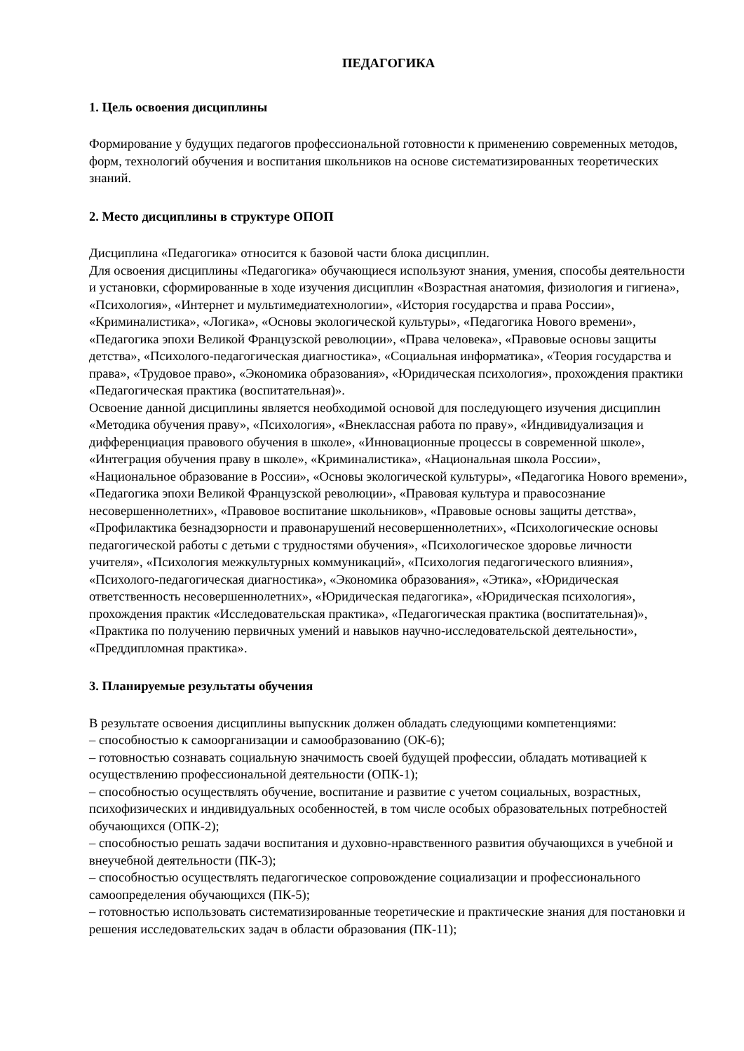ПЕДАГОГИКА
1. Цель освоения дисциплины
Формирование у будущих педагогов профессиональной готовности к применению современных методов, форм, технологий обучения и воспитания школьников на основе систематизированных теоретических знаний.
2. Место дисциплины в структуре ОПОП
Дисциплина «Педагогика» относится к базовой части блока дисциплин.
Для освоения дисциплины «Педагогика» обучающиеся используют знания, умения, способы деятельности и установки, сформированные в ходе изучения дисциплин «Возрастная анатомия, физиология и гигиена», «Психология», «Интернет и мультимедиатехнологии», «История государства и права России», «Криминалистика», «Логика», «Основы экологической культуры», «Педагогика Нового времени», «Педагогика эпохи Великой Французской революции», «Права человека», «Правовые основы защиты детства», «Психолого-педагогическая диагностика», «Социальная информатика», «Теория государства и права», «Трудовое право», «Экономика образования», «Юридическая психология», прохождения практики «Педагогическая практика (воспитательная)».
Освоение данной дисциплины является необходимой основой для последующего изучения дисциплин «Методика обучения праву», «Психология», «Внеклассная работа по праву», «Индивидуализация и дифференциация правового обучения в школе», «Инновационные процессы в современной школе», «Интеграция обучения праву в школе», «Криминалистика», «Национальная школа России», «Национальное образование в России», «Основы экологической культуры», «Педагогика Нового времени», «Педагогика эпохи Великой Французской революции», «Правовая культура и правосознание несовершеннолетних», «Правовое воспитание школьников», «Правовые основы защиты детства», «Профилактика безнадзорности и правонарушений несовершеннолетних», «Психологические основы педагогической работы с детьми с трудностями обучения», «Психологическое здоровье личности учителя», «Психология межкультурных коммуникаций», «Психология педагогического влияния», «Психолого-педагогическая диагностика», «Экономика образования», «Этика», «Юридическая ответственность несовершеннолетних», «Юридическая педагогика», «Юридическая психология», прохождения практик «Исследовательская практика», «Педагогическая практика (воспитательная)», «Практика по получению первичных умений и навыков научно-исследовательской деятельности», «Преддипломная практика».
3. Планируемые результаты обучения
В результате освоения дисциплины выпускник должен обладать следующими компетенциями:
– способностью к самоорганизации и самообразованию (ОК-6);
– готовностью сознавать социальную значимость своей будущей профессии, обладать мотивацией к осуществлению профессиональной деятельности (ОПК-1);
– способностью осуществлять обучение, воспитание и развитие с учетом социальных, возрастных, психофизических и индивидуальных особенностей, в том числе особых образовательных потребностей обучающихся (ОПК-2);
– способностью решать задачи воспитания и духовно-нравственного развития обучающихся в учебной и внеучебной деятельности (ПК-3);
– способностью осуществлять педагогическое сопровождение социализации и профессионального самоопределения обучающихся (ПК-5);
– готовностью использовать систематизированные теоретические и практические знания для постановки и решения исследовательских задач в области образования (ПК-11);